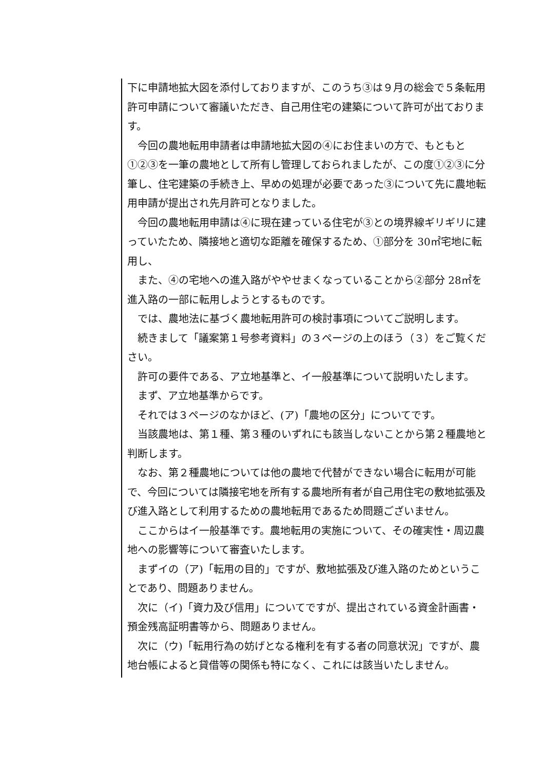下に申請地拡大図を添付しておりますが、このうち③は９月の総会で５条転用許可申請について審議いただき、自己用住宅の建築について許可が出ております。
　今回の農地転用申請者は申請地拡大図の④にお住まいの方で、もともと①②③を一筆の農地として所有し管理しておられましたが、この度①②③に分筆し、住宅建築の手続き上、早めの処理が必要であった③について先に農地転用申請が提出され先月許可となりました。
　今回の農地転用申請は④に現在建っている住宅が③との境界線ギリギリに建っていたため、隣接地と適切な距離を確保するため、①部分を 30㎡宅地に転用し、
　また、④の宅地への進入路がややせまくなっていることから②部分 28㎡を進入路の一部に転用しようとするものです。
　では、農地法に基づく農地転用許可の検討事項についてご説明します。
　続きまして「議案第１号参考資料」の３ページの上のほう（３）をご覧ください。
　許可の要件である、ア立地基準と、イ一般基準について説明いたします。
　まず、ア立地基準からです。
　それでは３ページのなかほど、(ア)「農地の区分」についてです。
　当該農地は、第１種、第３種のいずれにも該当しないことから第２種農地と判断します。
　なお、第２種農地については他の農地で代替ができない場合に転用が可能で、今回については隣接宅地を所有する農地所有者が自己用住宅の敷地拡張及び進入路として利用するための農地転用であるため問題ございません。
　ここからはイ一般基準です。農地転用の実施について、その確実性・周辺農地への影響等について審査いたします。
　まずイの（ア)「転用の目的」ですが、敷地拡張及び進入路のためということであり、問題ありません。
　次に（イ)「資力及び信用」についてですが、提出されている資金計画書・預金残高証明書等から、問題ありません。
　次に（ウ)「転用行為の妨げとなる権利を有する者の同意状況」ですが、農地台帳によると貸借等の関係も特になく、これには該当いたしません。